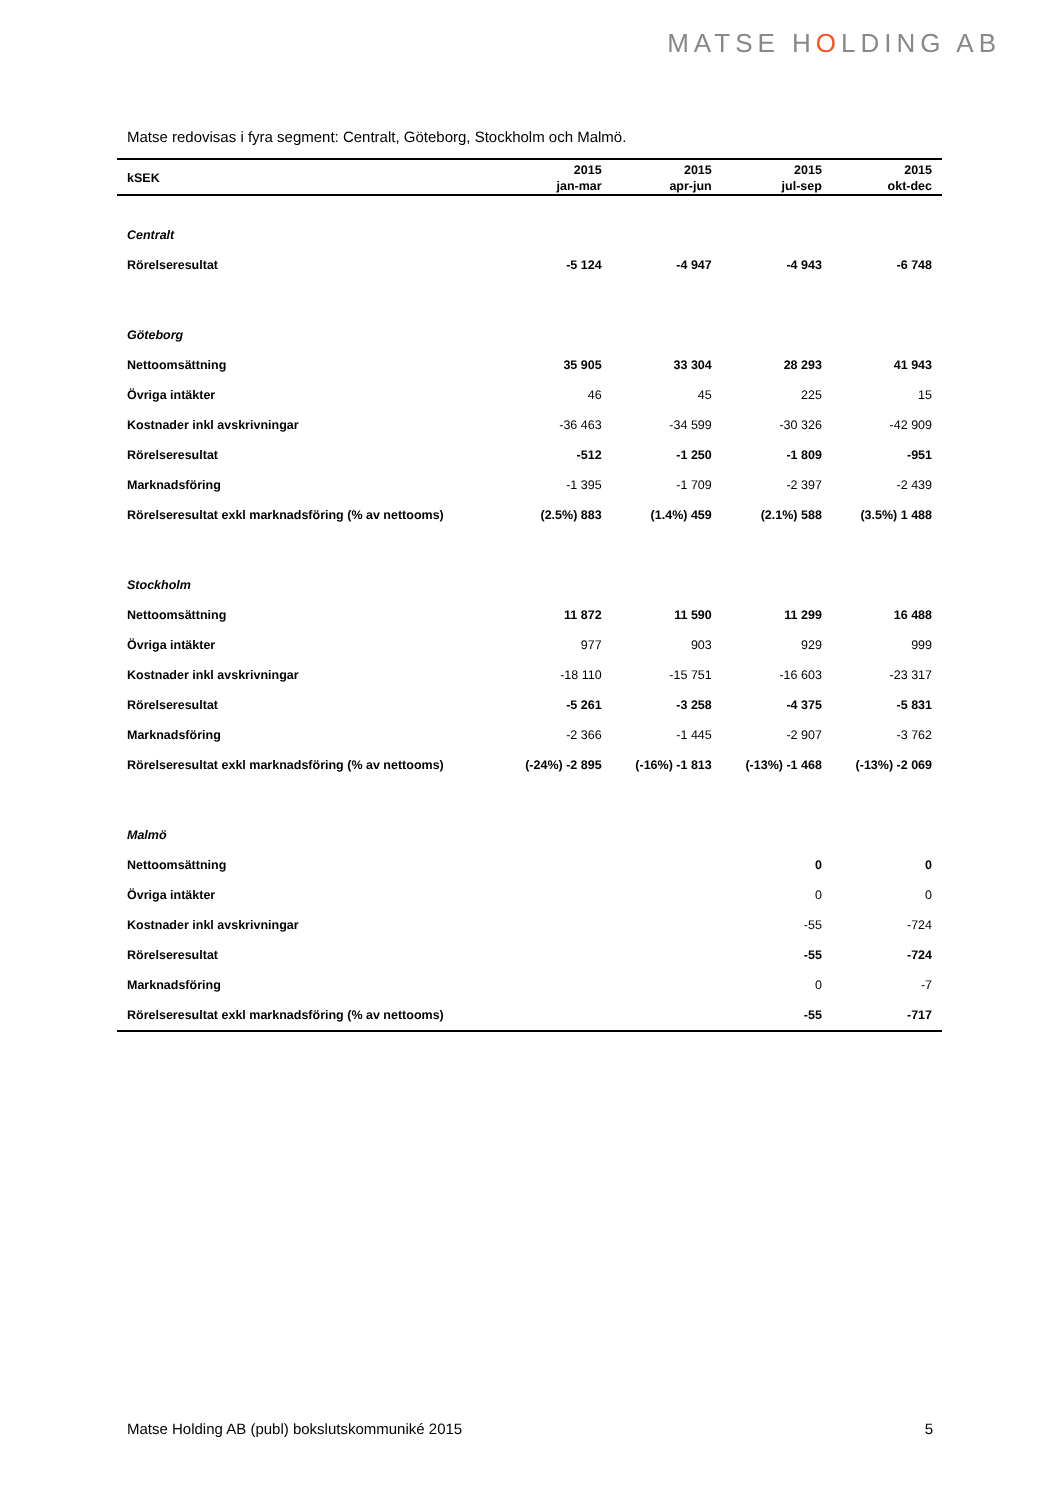MATSE HOLDING AB
Matse redovisas i fyra segment: Centralt, Göteborg, Stockholm och Malmö.
| kSEK | 2015 jan-mar | 2015 apr-jun | 2015 jul-sep | 2015 okt-dec |
| --- | --- | --- | --- | --- |
| Centralt | | | | |
| Rörelseresultat | -5 124 | -4 947 | -4 943 | -6 748 |
| Göteborg | | | | |
| Nettoomsättning | 35 905 | 33 304 | 28 293 | 41 943 |
| Övriga intäkter | 46 | 45 | 225 | 15 |
| Kostnader inkl avskrivningar | -36 463 | -34 599 | -30 326 | -42 909 |
| Rörelseresultat | -512 | -1 250 | -1 809 | -951 |
| Marknadsföring | -1 395 | -1 709 | -2 397 | -2 439 |
| Rörelseresultat exkl marknadsföring (% av nettooms) | (2.5%) 883 | (1.4%) 459 | (2.1%) 588 | (3.5%) 1 488 |
| Stockholm | | | | |
| Nettoomsättning | 11 872 | 11 590 | 11 299 | 16 488 |
| Övriga intäkter | 977 | 903 | 929 | 999 |
| Kostnader inkl avskrivningar | -18 110 | -15 751 | -16 603 | -23 317 |
| Rörelseresultat | -5 261 | -3 258 | -4 375 | -5 831 |
| Marknadsföring | -2 366 | -1 445 | -2 907 | -3 762 |
| Rörelseresultat exkl marknadsföring (% av nettooms) | (-24%) -2 895 | (-16%) -1 813 | (-13%) -1 468 | (-13%) -2 069 |
| Malmö | | | | |
| Nettoomsättning | | | 0 | 0 |
| Övriga intäkter | | | 0 | 0 |
| Kostnader inkl avskrivningar | | | -55 | -724 |
| Rörelseresultat | | | -55 | -724 |
| Marknadsföring | | | 0 | -7 |
| Rörelseresultat exkl marknadsföring (% av nettooms) | | | -55 | -717 |
Matse Holding AB (publ) bokslutskommuniké 2015 5